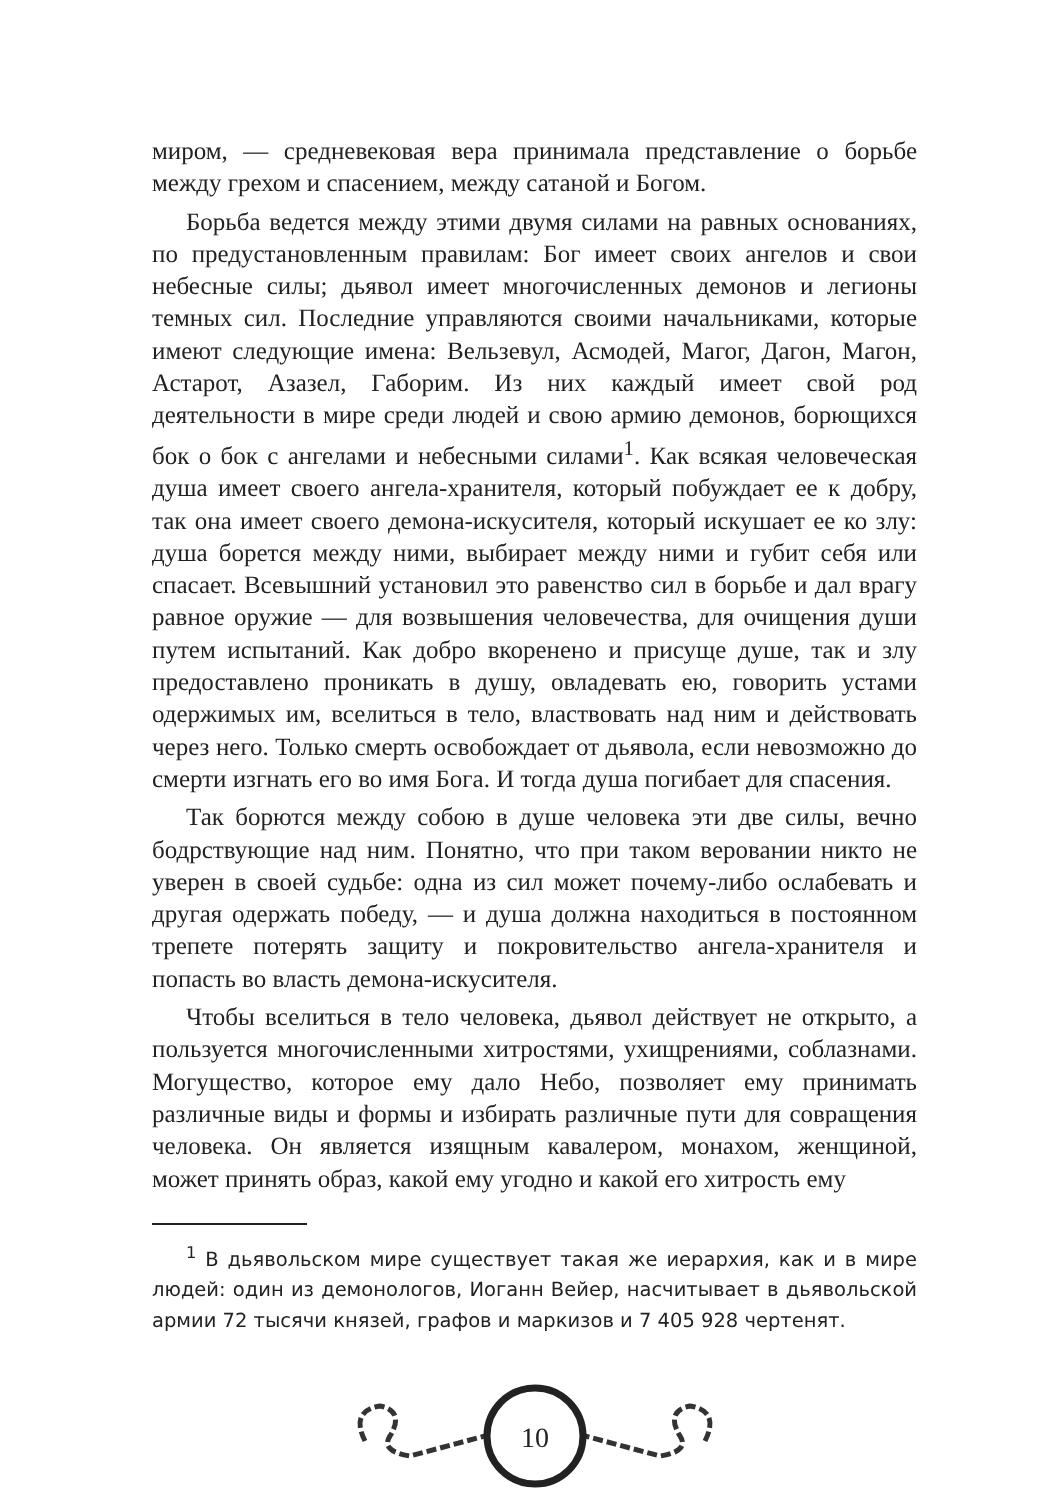миром, — средневековая вера принимала представление о борьбе между грехом и спасением, между сатаной и Богом.
Борьба ведется между этими двумя силами на равных основаниях, по предустановленным правилам: Бог имеет своих ангелов и свои небесные силы; дьявол имеет многочисленных демонов и легионы темных сил. Последние управляются своими начальниками, которые имеют следующие имена: Вельзевул, Асмодей, Магог, Дагон, Магон, Астарот, Азазел, Габорим. Из них каждый имеет свой род деятельности в мире среди людей и свою армию демонов, борющихся бок о бок с ангелами и небесными силами<sup>1</sup>. Как всякая человеческая душа имеет своего ангела-хранителя, который побуждает ее к добру, так она имеет своего демона-искусителя, который искушает ее ко злу: душа борется между ними, выбирает между ними и губит себя или спасает. Всевышний установил это равенство сил в борьбе и дал врагу равное оружие — для возвышения человечества, для очищения души путем испытаний. Как добро вкоренено и присуще душе, так и злу предоставлено проникать в душу, овладевать ею, говорить устами одержимых им, вселиться в тело, властвовать над ним и действовать через него. Только смерть освобождает от дьявола, если невозможно до смерти изгнать его во имя Бога. И тогда душа погибает для спасения.
Так борются между собою в душе человека эти две силы, вечно бодрствующие над ним. Понятно, что при таком веровании никто не уверен в своей судьбе: одна из сил может почему-либо ослабевать и другая одержать победу, — и душа должна находиться в постоянном трепете потерять защиту и покровительство ангела-хранителя и попасть во власть демона-искусителя.
Чтобы вселиться в тело человека, дьявол действует не открыто, а пользуется многочисленными хитростями, ухищрениями, соблазнами. Могущество, которое ему дало Небо, позволяет ему принимать различные виды и формы и избирать различные пути для совращения человека. Он является изящным кавалером, монахом, женщиной, может принять образ, какой ему угодно и какой его хитрость ему
<sup>1</sup> В дьявольском мире существует такая же иерархия, как и в мире людей: один из демонологов, Иоганн Вейер, насчитывает в дьявольской армии 72 тысячи князей, графов и маркизов и 7 405 928 чертенят.
10